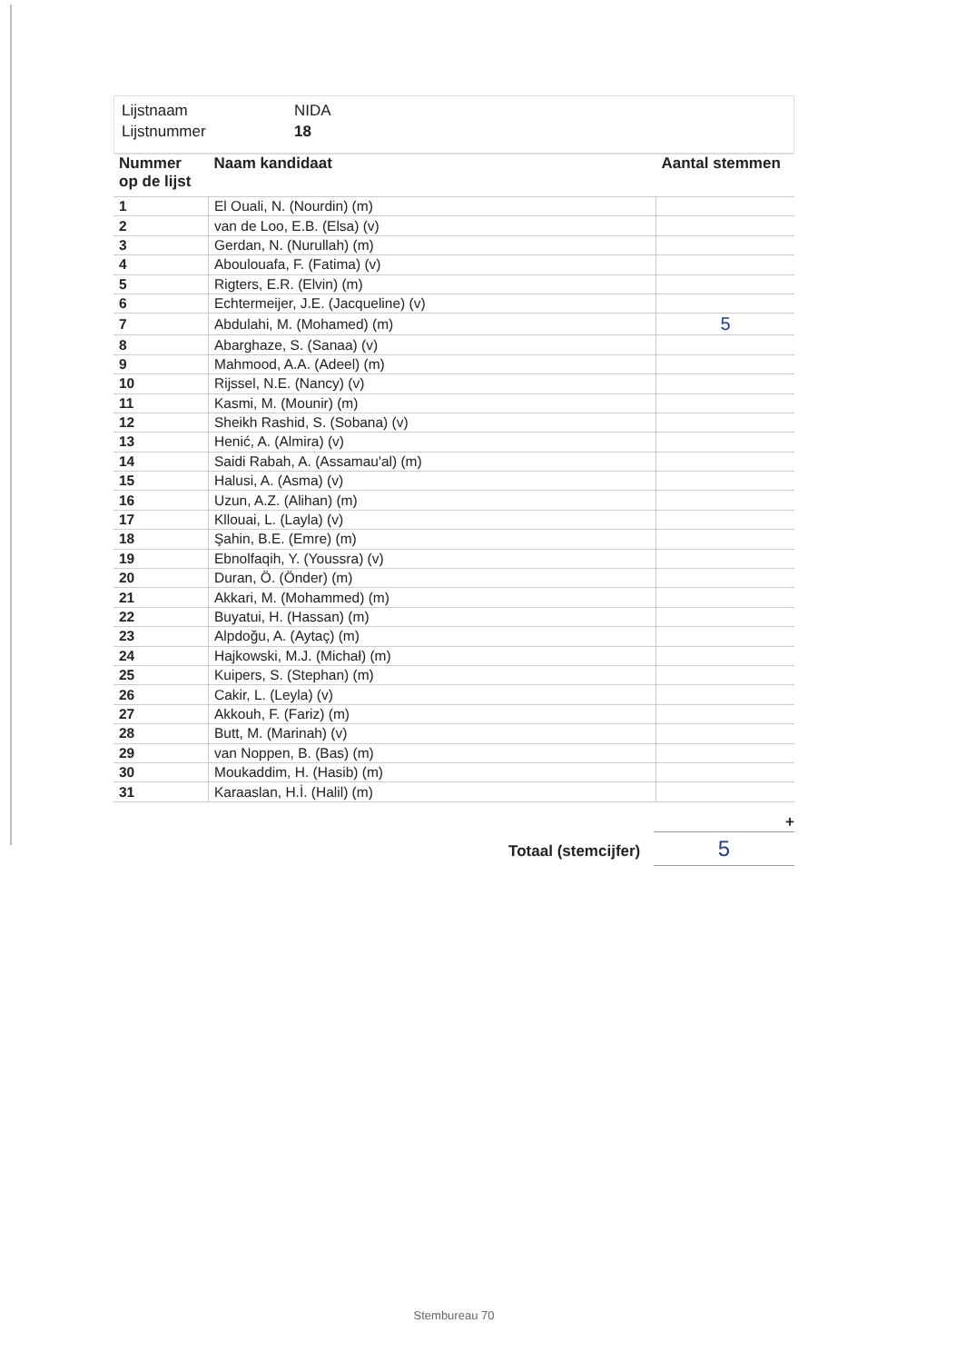Lijstnaam NIDA
Lijstnummer 18
| Nummer op de lijst | Naam kandidaat | Aantal stemmen |
| --- | --- | --- |
| 1 | El Ouali, N. (Nourdin) (m) | |
| 2 | van de Loo, E.B. (Elsa) (v) | |
| 3 | Gerdan, N. (Nurullah) (m) | |
| 4 | Aboulouafa, F. (Fatima) (v) | |
| 5 | Rigters, E.R. (Elvin) (m) | |
| 6 | Echtermeijer, J.E. (Jacqueline) (v) | |
| 7 | Abdulahi, M. (Mohamed) (m) | 5 |
| 8 | Abarghaze, S. (Sanaa) (v) | |
| 9 | Mahmood, A.A. (Adeel) (m) | |
| 10 | Rijssel, N.E. (Nancy) (v) | |
| 11 | Kasmi, M. (Mounir) (m) | |
| 12 | Sheikh Rashid, S. (Sobana) (v) | |
| 13 | Henić, A. (Almira) (v) | |
| 14 | Saidi Rabah, A. (Assamau'al) (m) | |
| 15 | Halusi, A. (Asma) (v) | |
| 16 | Uzun, A.Z. (Alihan) (m) | |
| 17 | Kllouai, L. (Layla) (v) | |
| 18 | Şahin, B.E. (Emre) (m) | |
| 19 | Ebnolfaqih, Y. (Youssra) (v) | |
| 20 | Duran, Ö. (Önder) (m) | |
| 21 | Akkari, M. (Mohammed) (m) | |
| 22 | Buyatui, H. (Hassan) (m) | |
| 23 | Alpdoğu, A. (Aytaç) (m) | |
| 24 | Hajkowski, M.J. (Michał) (m) | |
| 25 | Kuipers, S. (Stephan) (m) | |
| 26 | Cakir, L. (Leyla) (v) | |
| 27 | Akkouh, F. (Fariz) (m) | |
| 28 | Butt, M. (Marinah) (v) | |
| 29 | van Noppen, B. (Bas) (m) | |
| 30 | Moukaddim, H. (Hasib) (m) | |
| 31 | Karaaslan, H.İ. (Halil) (m) | |
+
Totaal (stemcijfer) 5
Stembureau 70